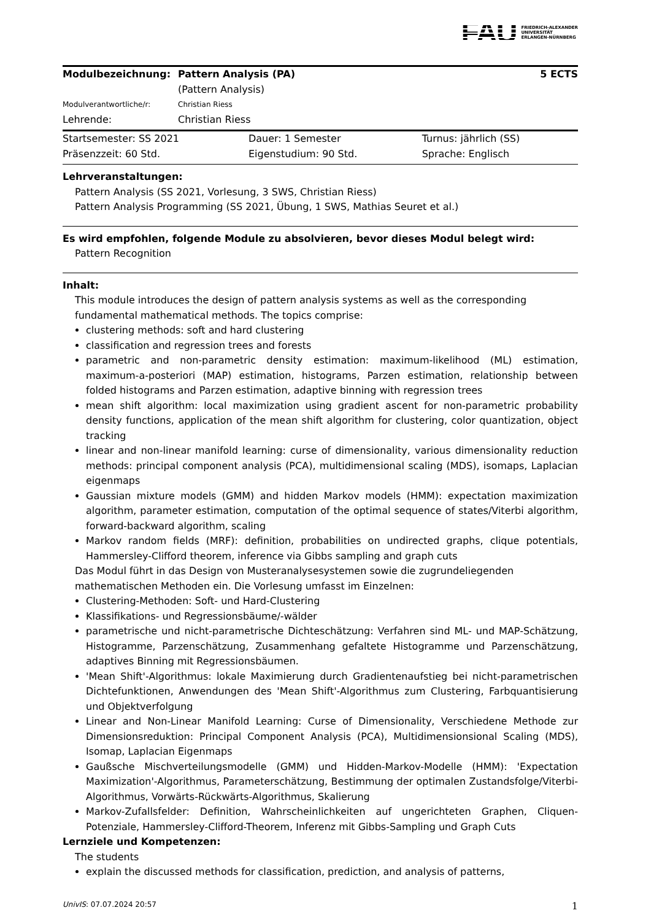FAU FRIEDRICH-ALEXANDER
UNIVERSITÄT
ERLANGEN-NÜRNBERG
| Modulbezeichnung: | Pattern Analysis (PA) | 5 ECTS |
| | (Pattern Analysis) | |
| Modulverantwortliche/r: | Christian Riess | |
| Lehrende: | Christian Riess | |
| Startsemester: SS 2021 | Dauer: 1 Semester | Turnus: jährlich (SS) |
| Präsenzzeit: 60 Std. | Eigenstudium: 90 Std. | Sprache: Englisch |
Lehrveranstaltungen:
Pattern Analysis (SS 2021, Vorlesung, 3 SWS, Christian Riess)
Pattern Analysis Programming (SS 2021, Übung, 1 SWS, Mathias Seuret et al.)
Es wird empfohlen, folgende Module zu absolvieren, bevor dieses Modul belegt wird:
Pattern Recognition
Inhalt:
This module introduces the design of pattern analysis systems as well as the corresponding fundamental mathematical methods. The topics comprise:
clustering methods: soft and hard clustering
classification and regression trees and forests
parametric and non-parametric density estimation: maximum-likelihood (ML) estimation, maximum-a-posteriori (MAP) estimation, histograms, Parzen estimation, relationship between folded histograms and Parzen estimation, adaptive binning with regression trees
mean shift algorithm: local maximization using gradient ascent for non-parametric probability density functions, application of the mean shift algorithm for clustering, color quantization, object tracking
linear and non-linear manifold learning: curse of dimensionality, various dimensionality reduction methods: principal component analysis (PCA), multidimensional scaling (MDS), isomaps, Laplacian eigenmaps
Gaussian mixture models (GMM) and hidden Markov models (HMM): expectation maximization algorithm, parameter estimation, computation of the optimal sequence of states/Viterbi algorithm, forward-backward algorithm, scaling
Markov random fields (MRF): definition, probabilities on undirected graphs, clique potentials, Hammersley-Clifford theorem, inference via Gibbs sampling and graph cuts
Das Modul führt in das Design von Musteranalysesystemen sowie die zugrundeliegenden mathematischen Methoden ein. Die Vorlesung umfasst im Einzelnen:
Clustering-Methoden: Soft- und Hard-Clustering
Klassifikations- und Regressionsbäume/-wälder
parametrische und nicht-parametrische Dichteschätzung: Verfahren sind ML- und MAP-Schätzung, Histogramme, Parzenschätzung, Zusammenhang gefaltete Histogramme und Parzenschätzung, adaptives Binning mit Regressionsbäumen.
'Mean Shift'-Algorithmus: lokale Maximierung durch Gradientenaufstieg bei nicht-parametrischen Dichtefunktionen, Anwendungen des 'Mean Shift'-Algorithmus zum Clustering, Farbquantisierung und Objektverfolgung
Linear and Non-Linear Manifold Learning: Curse of Dimensionality, Verschiedene Methode zur Dimensionsreduktion: Principal Component Analysis (PCA), Multidimensionsional Scaling (MDS), Isomap, Laplacian Eigenmaps
Gaußsche Mischverteilungsmodelle (GMM) und Hidden-Markov-Modelle (HMM): 'Expectation Maximization'-Algorithmus, Parameterschätzung, Bestimmung der optimalen Zustandsfolge/Viterbi-Algorithmus, Vorwärts-Rückwärts-Algorithmus, Skalierung
Markov-Zufallsfelder: Definition, Wahrscheinlichkeiten auf ungerichteten Graphen, Cliquen-Potenziale, Hammersley-Clifford-Theorem, Inferenz mit Gibbs-Sampling und Graph Cuts
Lernziele und Kompetenzen:
The students
explain the discussed methods for classification, prediction, and analysis of patterns,
UnivIS: 07.07.2024 20:57 1